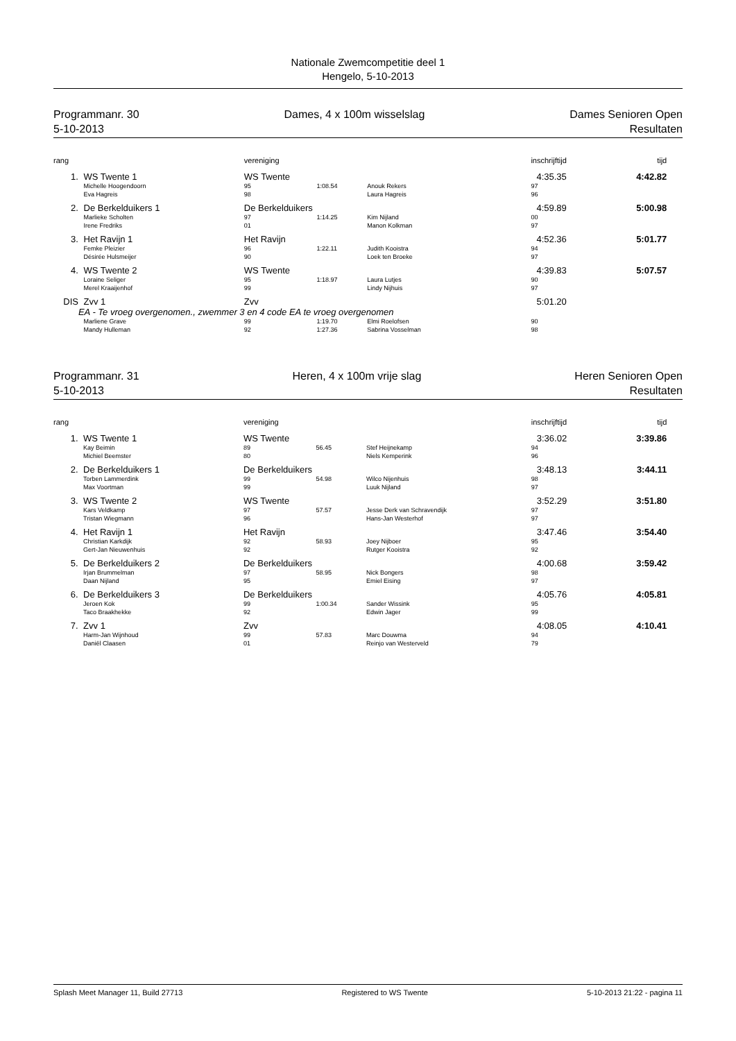Nationale Zwemcompetitie deel 1
Hengelo, 5-10-2013
Programmanr. 30
5-10-2013
Dames, 4 x 100m wisselslag Dames Senioren Open
Resultaten
| rang | | | vereniging | | | inschrijftijd | tijd | |
| --- | --- | --- | --- | --- | --- | --- | --- | --- |
| 1. | | WS Twente 1 | WS Twente | | | 4:35.35 | 4:42.82 | |
| | | Michelle Hoogendoorn | 95 | 1:08.54 | Anouk Rekers | 97 | | |
| | | Eva Hagreis | 98 | | Laura Hagreis | 96 | | |
| 2. | | De Berkelduikers 1 | De Berkelduikers | | | 4:59.89 | 5:00.98 | |
| | | Marlieke Scholten | 97 | 1:14.25 | Kim Nijland | 00 | | |
| | | Irene Fredriks | 01 | | Manon Kolkman | 97 | | |
| 3. | | Het Ravijn 1 | Het Ravijn | | | 4:52.36 | 5:01.77 | |
| | | Femke Pleizier | 96 | 1:22.11 | Judith Kooistra | 94 | | |
| | | Désirée Hulsmeijer | 90 | | Loek ten Broeke | 97 | | |
| 4. | | WS Twente 2 | WS Twente | | | 4:39.83 | 5:07.57 | |
| | | Loraine Seliger | 95 | 1:18.97 | Laura Lutjes | 90 | | |
| | | Merel Kraaijenhof | 99 | | Lindy Nijhuis | 97 | | |
| DIS | | Zvv 1 | Zvv | | | 5:01.20 | | |
| | EA - Te vroeg overgenomen., zwemmer 3 en 4 code EA te vroeg overgenomen | | | | | | | |
| | | Marliene Grave | 99 | 1:19.70 | Elmi Roelofsen | 90 | | |
| | | Mandy Hulleman | 92 | 1:27.36 | Sabrina Vosselman | 98 | | |
Programmanr. 31
5-10-2013
Heren, 4 x 100m vrije slag Heren Senioren Open
Resultaten
| rang | | | vereniging | | | inschrijftijd | tijd | |
| --- | --- | --- | --- | --- | --- | --- | --- | --- |
| 1. | | WS Twente 1 | WS Twente | | | 3:36.02 | 3:39.86 | |
| | | Kay Beimin | 89 | 56.45 | Stef Heijnekamp | 94 | | |
| | | Michiel Beemster | 80 | | Niels Kemperink | 96 | | |
| 2. | | De Berkelduikers 1 | De Berkelduikers | | | 3:48.13 | 3:44.11 | |
| | | Torben Lammerdink | 99 | 54.98 | Wilco Nijenhuis | 98 | | |
| | | Max Voortman | 99 | | Luuk Nijland | 97 | | |
| 3. | | WS Twente 2 | WS Twente | | | 3:52.29 | 3:51.80 | |
| | | Kars Veldkamp | 97 | 57.57 | Jesse Derk van Schravendijk | 97 | | |
| | | Tristan Wiegmann | 96 | | Hans-Jan Westerhof | 97 | | |
| 4. | | Het Ravijn 1 | Het Ravijn | | | 3:47.46 | 3:54.40 | |
| | | Christian Karkdijk | 92 | 58.93 | Joey Nijboer | 95 | | |
| | | Gert-Jan Nieuwenhuis | 92 | | Rutger Kooistra | 92 | | |
| 5. | | De Berkelduikers 2 | De Berkelduikers | | | 4:00.68 | 3:59.42 | |
| | | Irjan Brummelman | 97 | 58.95 | Nick Bongers | 98 | | |
| | | Daan Nijland | 95 | | Emiel Eising | 97 | | |
| 6. | | De Berkelduikers 3 | De Berkelduikers | | | 4:05.76 | 4:05.81 | |
| | | Jeroen Kok | 99 | 1:00.34 | Sander Wissink | 95 | | |
| | | Taco Braakhekke | 92 | | Edwin Jager | 99 | | |
| 7. | | Zvv 1 | Zvv | | | 4:08.05 | 4:10.41 | |
| | | Harm-Jan Wijnhoud | 99 | 57.83 | Marc Douwma | 94 | | |
| | | Daniël Claasen | 01 | | Reinjo van Westerveld | 79 | | |
Splash Meet Manager 11, Build 27713 Registered to WS Twente 5-10-2013 21:22 - pagina 11